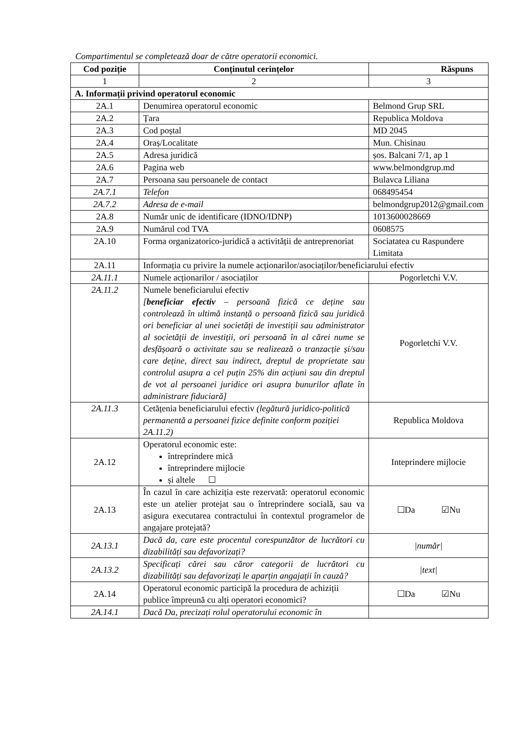Compartimentul se completează doar de către operatorii economici.
| Cod poziție | Conținutul cerințelor | Răspuns |
| --- | --- | --- |
| 1 | 2 | 3 |
| A. Informații privind operatorul economic | | |
| 2A.1 | Denumirea operatorul economic | Belmond Grup SRL |
| 2A.2 | Țara | Republica Moldova |
| 2A.3 | Cod poștal | MD 2045 |
| 2A.4 | Oraș/Localitate | Mun. Chisinau |
| 2A.5 | Adresa juridică | șos. Balcani 7/1, ap 1 |
| 2A.6 | Pagina web | www.belmondgrup.md |
| 2A.7 | Persoana sau persoanele de contact | Bulavca Liliana |
| 2A.7.1 | Telefon | 068495454 |
| 2A.7.2 | Adresa de e-mail | belmondgrup2012@gmail.com |
| 2A.8 | Număr unic de identificare (IDNO/IDNP) | 1013600028669 |
| 2A.9 | Numărul cod TVA | 0608575 |
| 2A.10 | Forma organizatorico-juridică a activității de antreprenoriat | Sociatatea cu Raspundere Limitata |
| 2A.11 | Informația cu privire la numele acționarilor/asociaților/beneficiarului efectiv | |
| 2A.11.1 | Numele acționarilor / asociaților | Pogorletchi V.V. |
| 2A.11.2 | Numele beneficiarului efectiv [ beneficiar efectiv – persoană fizică ce deține sau controlează în ultimă instanță o persoană fizică sau juridică ori beneficiar al unei societăți de investiții sau administrator al societății de investiții, ori persoană în al cărei nume se desfășoară o activitate sau se realizează o tranzacție și/sau care deține, direct sau indirect, dreptul de proprietate sau controlul asupra a cel puțin 25% din acțiuni sau din dreptul de vot al persoanei juridice ori asupra bunurilor aflate în administrare fiduciară] | Pogorletchi V.V. |
| 2A.11.3 | Cetățenia beneficiarului efectiv (legătură juridico-politică permanentă a persoanei fizice definite conform poziției 2A.11.2) | Republica Moldova |
| 2A.12 | Operatorul economic este: întreprindere mică întreprindere mijlocie și altele ☐ | Inteprindere mijlocie |
| 2A.13 | În cazul în care achiziția este rezervată: operatorul economic este un atelier protejat sau o întreprindere socială, sau va asigura executarea contractului în contextul programelor de angajare protejată? | ☐Da ☑Nu |
| 2A.13.1 | Dacă da, care este procentul corespunzător de lucrători cu dizabilități sau defavorizați? | /număr/ |
| 2A.13.2 | Specificați cărei sau căror categorii de lucrători cu dizabilități sau defavorizați le aparțin angajații în cauză? | /text/ |
| 2A.14 | Operatorul economic participă la procedura de achiziții publice împreună cu alți operatori economici? | ☐Da ☑Nu |
| 2A.14.1 | Dacă Da, precizați rolul operatorului economic în | |